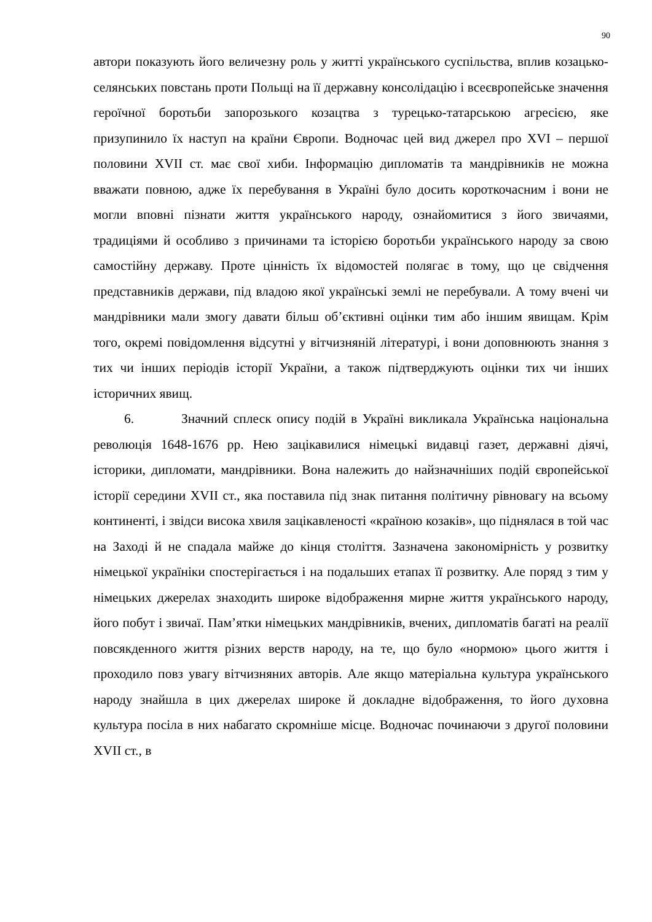90
автори показують його величезну роль у житті українського суспільства, вплив козацько-селянських повстань проти Польщі на її державну консолідацію і всеєвропейське значення героїчної боротьби запорозького козацтва з турецько-татарською агресією, яке призупинило їх наступ на країни Європи. Водночас цей вид джерел про XVI – першої половини XVII ст. має свої хиби. Інформацію дипломатів та мандрівників не можна вважати повною, адже їх перебування в Україні було досить короткочасним і вони не могли вповні пізнати життя українського народу, ознайомитися з його звичаями, традиціями й особливо з причинами та історією боротьби українського народу за свою самостійну державу. Проте цінність їх відомостей полягає в тому, що це свідчення представників держави, під владою якої українські землі не перебували. А тому вчені чи мандрівники мали змогу давати більш об’єктивні оцінки тим або іншим явищам. Крім того, окремі повідомлення відсутні у вітчизняній літературі, і вони доповнюють знання з тих чи інших періодів історії України, а також підтверджують оцінки тих чи інших історичних явищ.
6. Значний сплеск опису подій в Україні викликала Українська національна революція 1648-1676 рр. Нею зацікавилися німецькі видавці газет, державні діячі, історики, дипломати, мандрівники. Вона належить до найзначніших подій європейської історії середини XVII ст., яка поставила під знак питання політичну рівновагу на всьому континенті, і звідси висока хвиля зацікавленості «країною козаків», що піднялася в той час на Заході й не спадала майже до кінця століття. Зазначена закономірність у розвитку німецької україніки спостерігається і на подальших етапах її розвитку. Але поряд з тим у німецьких джерелах знаходить широке відображення мирне життя українського народу, його побут і звичаї. Пам’ятки німецьких мандрівників, вчених, дипломатів багаті на реалії повсякденного життя різних верств народу, на те, що було «нормою» цього життя і проходило повз увагу вітчизняних авторів. Але якщо матеріальна культура українського народу знайшла в цих джерелах широке й докладне відображення, то його духовна культура посіла в них набагато скромніше місце. Водночас починаючи з другої половини XVII ст., в